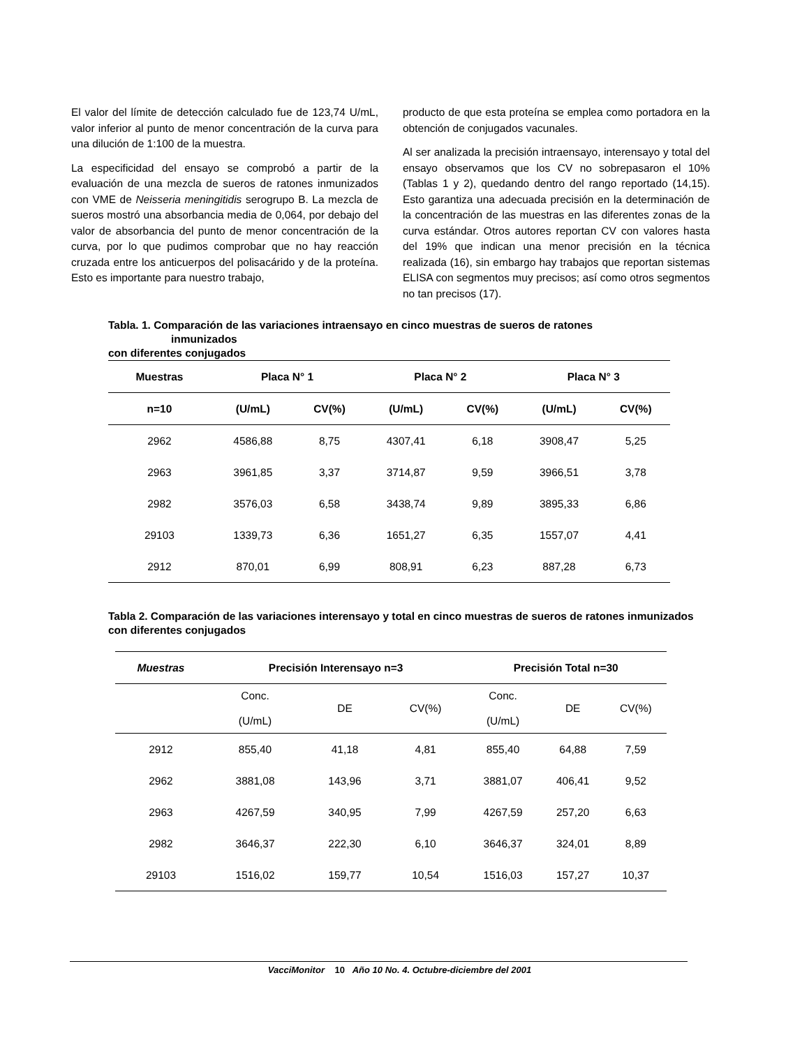El valor del límite de detección calculado fue de 123,74 U/mL, valor inferior al punto de menor concentración de la curva para una dilución de 1:100 de la muestra.
La especificidad del ensayo se comprobó a partir de la evaluación de una mezcla de sueros de ratones inmunizados con VME de Neisseria meningitidis serogrupo B. La mezcla de sueros mostró una absorbancia media de 0,064, por debajo del valor de absorbancia del punto de menor concentración de la curva, por lo que pudimos comprobar que no hay reacción cruzada entre los anticuerpos del polisacárido y de la proteína. Esto es importante para nuestro trabajo,
producto de que esta proteína se emplea como portadora en la obtención de conjugados vacunales.
Al ser analizada la precisión intraensayo, interensayo y total del ensayo observamos que los CV no sobrepasaron el 10% (Tablas 1 y 2), quedando dentro del rango reportado (14,15). Esto garantiza una adecuada precisión en la determinación de la concentración de las muestras en las diferentes zonas de la curva estándar. Otros autores reportan CV con valores hasta del 19% que indican una menor precisión en la técnica realizada (16), sin embargo hay trabajos que reportan sistemas ELISA con segmentos muy precisos; así como otros segmentos no tan precisos (17).
Tabla. 1. Comparación de las variaciones intraensayo en cinco muestras de sueros de ratones
inmunizados
con diferentes conjugados
| Muestras | Placa N° 1 | | Placa N° 2 | | Placa N° 3 | |
| --- | --- | --- | --- | --- | --- | --- |
| n=10 | (U/mL) | CV(%) | (U/mL) | CV(%) | (U/mL) | CV(%) |
| 2962 | 4586,88 | 8,75 | 4307,41 | 6,18 | 3908,47 | 5,25 |
| 2963 | 3961,85 | 3,37 | 3714,87 | 9,59 | 3966,51 | 3,78 |
| 2982 | 3576,03 | 6,58 | 3438,74 | 9,89 | 3895,33 | 6,86 |
| 29103 | 1339,73 | 6,36 | 1651,27 | 6,35 | 1557,07 | 4,41 |
| 2912 | 870,01 | 6,99 | 808,91 | 6,23 | 887,28 | 6,73 |
Tabla 2. Comparación de las variaciones interensayo y total en cinco muestras de sueros de ratones inmunizados con diferentes conjugados
| Muestras | Precisión Interensayo n=3 | | | Precisión Total n=30 | | |
| --- | --- | --- | --- | --- | --- | --- |
| | Conc. (U/mL) | DE | CV(%) | Conc. (U/mL) | DE | CV(%) |
| 2912 | 855,40 | 41,18 | 4,81 | 855,40 | 64,88 | 7,59 |
| 2962 | 3881,08 | 143,96 | 3,71 | 3881,07 | 406,41 | 9,52 |
| 2963 | 4267,59 | 340,95 | 7,99 | 4267,59 | 257,20 | 6,63 |
| 2982 | 3646,37 | 222,30 | 6,10 | 3646,37 | 324,01 | 8,89 |
| 29103 | 1516,02 | 159,77 | 10,54 | 1516,03 | 157,27 | 10,37 |
VacciMonitor 10 Año 10 No. 4. Octubre-diciembre del 2001